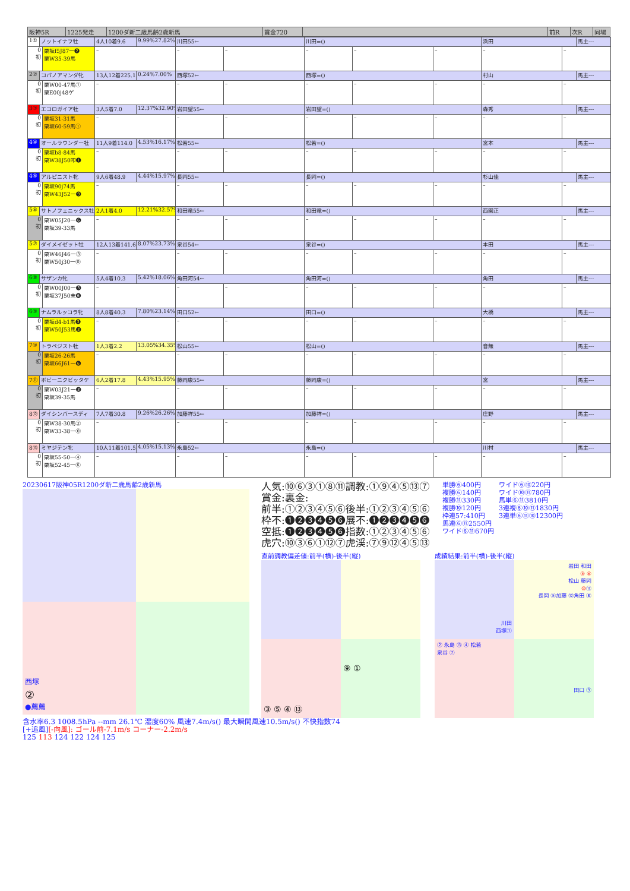| 阪神5R | 1225発走 | 1200ダ新二歳馬齢2歳新馬 | 賞金720 | | 前R | 次R | 同場 |
| 1① | ノットイナフ牡 | | 4人10着9.6 | 9.99%27.82% | 川田55← | | 川田=() | | | 浜田 | | 馬主--- |
| 0 初 | | 栗坂f5J87一❷ 栗W35-39馬 | – | | – | – | – | – | – | – | – | |
| 2② | コパノアマンダ牝 | | 13人12着225.1 | 0.24%7.00% | 西塚52← | | 西塚=() | | | 村山 | | 馬主--- |
| 0 初 | | 栗W00-47馬① 栗E00j48ゲ | – | | – | – | – | – | – | – | – | |
| 3③ | エコロガイア牡 | | 3人5着7.0 | 12.37%32.90% | 岩田望55← | | 岩田望=() | | | 森秀 | | 馬主--- |
| 0 初 | | 栗坂31-31馬 栗坂60-59馬① | – | | – | – | – | – | – | – | – | |
| 4④ | オールラウンダー牡 | | 11人9着114.0 | 4.53%16.17% | 松若55← | | 松若=() | | | 宮本 | | 馬主--- |
| 0 初 | | 栗坂b8-84馬 栗W38J50叩❶ | – | | – | – | – | – | – | – | – | |
| 4⑤ | アルピニスト牝 | | 9人6着48.9 | 4.44%15.97% | 長岡55← | | 長岡=() | | | 杉山佳 | | 馬主--- |
| 0 初 | | 栗坂90j74馬 栗W43J52一❾ | – | | – | – | – | – | – | – | – | |
| 5⑥ | サトノフェニックス牡 | | 2人1着4.0 | 12.21%32.57% | 和田竜55← | | 和田竜=() | | | 西園正 | | 馬主--- |
| 0 初 | | 栗W05J20一❻ 栗坂39-33馬 | – | | – | – | – | – | – | – | – | |
| 5⑦ | ダイメイゼット牡 | | 12人13着141.6 | 8.07%23.73% | 泉谷54← | | 泉谷=() | | | 本田 | | 馬主--- |
| 0 初 | | 栗W46J46一③ 栗W50j30一⓪ | – | | – | – | – | – | – | – | – | |
| 6⑧ | サザンカ牝 | | 5人4着10.3 | 5.42%18.06% | 角田河54← | | 角田河=() | | | 角田 | | 馬主--- |
| 0 初 | | 栗W00J00一❸ 栗坂37J50末❻ | – | | – | – | – | – | – | – | – | |
| 6⑨ | ナムラルッコラ牝 | | 8人8着40.3 | 7.80%23.14% | 田口52← | | 田口=() | | | 大橋 | | 馬主--- |
| 0 初 | | 栗坂d4-b1馬❸ 栗W50J53馬❸ | – | | – | – | – | – | – | – | – | |
| 7⑩ | トラペジスト牡 | | 1人3着2.2 | 13.05%34.35% | 松山55← | | 松山=() | | | 音無 | | 馬主--- |
| 0 初 | | 栗坂26-26馬 栗坂66J61一❻ | – | | – | – | – | – | – | – | – | |
| 7⑪ | ボビーニクビッタケ | | 6人2着17.8 | 4.43%15.95% | 藤岡康55← | | 藤岡康=() | | | 宮 | | 馬主--- |
| 0 初 | | 栗W03J21一❸ 栗坂39-35馬 | – | | – | – | – | – | – | – | – | |
| 8⑫ | ダイシンバースディ | | 7人7着30.8 | 9.26%26.26% | 加藤祥55← | | 加藤祥=() | | | 庄野 | | 馬主--- |
| 0 初 | | 栗W38-30馬② 栗W33-38一⓪ | – | | – | – | – | – | – | – | – | |
| 8⑬ | ミヤジテン牝 | | 10人11着101.5 | 4.05%15.13% | 永島52← | | 永島=() | | | 川村 | | 馬主--- |
| 0 初 | | 栗坂55-50一④ 栗坂52-45一⑥ | – | | – | – | – | – | – | – | – | |
20230617阪神05R1200ダ新二歳馬齢2歳新馬
西塚
②
●薦薦
人気:⑩⑥③①⑧⑪調教:①⑨④⑤⑬⑦
賞金:裏金:
前半:①②③④⑤⑥後半:①②③④⑤⑥
枠不:❶❷❸❹❺❻展不:❶❷❸❹❺❻
空抵:❶❷❸❹❺❻指数:①②③④⑤⑥
虎穴:⑩③⑥①⑫⑦虎渓:⑦⑨⑫④⑤⑬
単勝⑥400円
複勝⑥140円
複勝⑪330円
複勝⑩120円
枠連57:410円
馬連⑥⑪2550円
ワイド⑥⑪670円
ワイド⑥⑩220円
ワイド⑩⑪780円
馬単⑥⑪3810円
3連複⑥⑩⑪1830円
3連単⑥⑪⑩12300円
直前調教偏差値:前半(横)-後半(縦)
③ ⑤ ④ ⑬
⑨ ①
成績結果:前半(横)-後半(縦)
川田
西塚①
岩田 和田
③ ⑥
松山 藤岡
⑩⑪
長岡 ⑤加藤 ⑫角田 ⑧
② 永島 ⑬ ④ 松若
泉谷 ⑦
田口 ⑨
含水率6.3 1008.5hPa --mm 26.1℃ 湿度60% 風速7.4m/s() 最大瞬間風速10.5m/s() 不快指数74
[+追風][-向風]: ゴール前-7.1m/s コーナー-2.2m/s
125 113 124 122 124 125